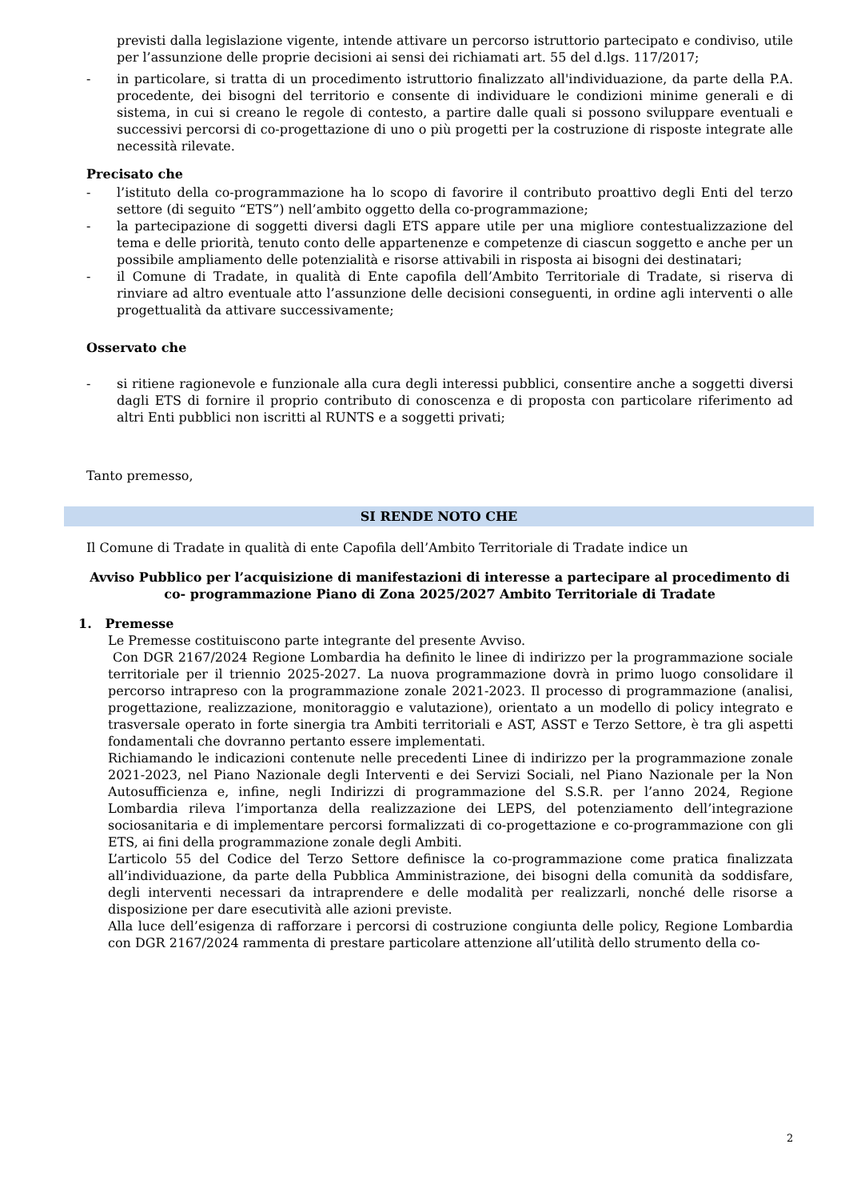previsti dalla legislazione vigente, intende attivare un percorso istruttorio partecipato e condiviso, utile per l’assunzione delle proprie decisioni ai sensi dei richiamati art. 55 del d.lgs. 117/2017;
- in particolare, si tratta di un procedimento istruttorio finalizzato all'individuazione, da parte della P.A. procedente, dei bisogni del territorio e consente di individuare le condizioni minime generali e di sistema, in cui si creano le regole di contesto, a partire dalle quali si possono sviluppare eventuali e successivi percorsi di co-progettazione di uno o più progetti per la costruzione di risposte integrate alle necessità rilevate.
Precisato che
- l’istituto della co-programmazione ha lo scopo di favorire il contributo proattivo degli Enti del terzo settore (di seguito “ETS”) nell’ambito oggetto della co-programmazione;
- la partecipazione di soggetti diversi dagli ETS appare utile per una migliore contestualizzazione del tema e delle priorità, tenuto conto delle appartenenze e competenze di ciascun soggetto e anche per un possibile ampliamento delle potenzialità e risorse attivabili in risposta ai bisogni dei destinatari;
- il Comune di Tradate, in qualità di Ente capofila dell’Ambito Territoriale di Tradate, si riserva di rinviare ad altro eventuale atto l’assunzione delle decisioni conseguenti, in ordine agli interventi o alle progettualità da attivare successivamente;
Osservato che
- si ritiene ragionevole e funzionale alla cura degli interessi pubblici, consentire anche a soggetti diversi dagli ETS di fornire il proprio contributo di conoscenza e di proposta con particolare riferimento ad altri Enti pubblici non iscritti al RUNTS e a soggetti privati;
Tanto premesso,
SI RENDE NOTO CHE
Il Comune di Tradate in qualità di ente Capofila dell’Ambito Territoriale di Tradate indice un
Avviso Pubblico per l’acquisizione di manifestazioni di interesse a partecipare al procedimento di co- programmazione Piano di Zona 2025/2027 Ambito Territoriale di Tradate
1. Premesse
Le Premesse costituiscono parte integrante del presente Avviso.
Con DGR 2167/2024 Regione Lombardia ha definito le linee di indirizzo per la programmazione sociale territoriale per il triennio 2025-2027. La nuova programmazione dovrà in primo luogo consolidare il percorso intrapreso con la programmazione zonale 2021-2023. Il processo di programmazione (analisi, progettazione, realizzazione, monitoraggio e valutazione), orientato a un modello di policy integrato e trasversale operato in forte sinergia tra Ambiti territoriali e AST, ASST e Terzo Settore, è tra gli aspetti fondamentali che dovranno pertanto essere implementati.
Richiamando le indicazioni contenute nelle precedenti Linee di indirizzo per la programmazione zonale 2021-2023, nel Piano Nazionale degli Interventi e dei Servizi Sociali, nel Piano Nazionale per la Non Autosufficienza e, infine, negli Indirizzi di programmazione del S.S.R. per l’anno 2024, Regione Lombardia rileva l’importanza della realizzazione dei LEPS, del potenziamento dell’integrazione sociosanitaria e di implementare percorsi formalizzati di co-progettazione e co-programmazione con gli ETS, ai fini della programmazione zonale degli Ambiti.
L’articolo 55 del Codice del Terzo Settore definisce la co-programmazione come pratica finalizzata all’individuazione, da parte della Pubblica Amministrazione, dei bisogni della comunità da soddisfare, degli interventi necessari da intraprendere e delle modalità per realizzarli, nonché delle risorse a disposizione per dare esecutività alle azioni previste.
Alla luce dell’esigenza di rafforzare i percorsi di costruzione congiunta delle policy, Regione Lombardia con DGR 2167/2024 rammenta di prestare particolare attenzione all’utilità dello strumento della co-
2